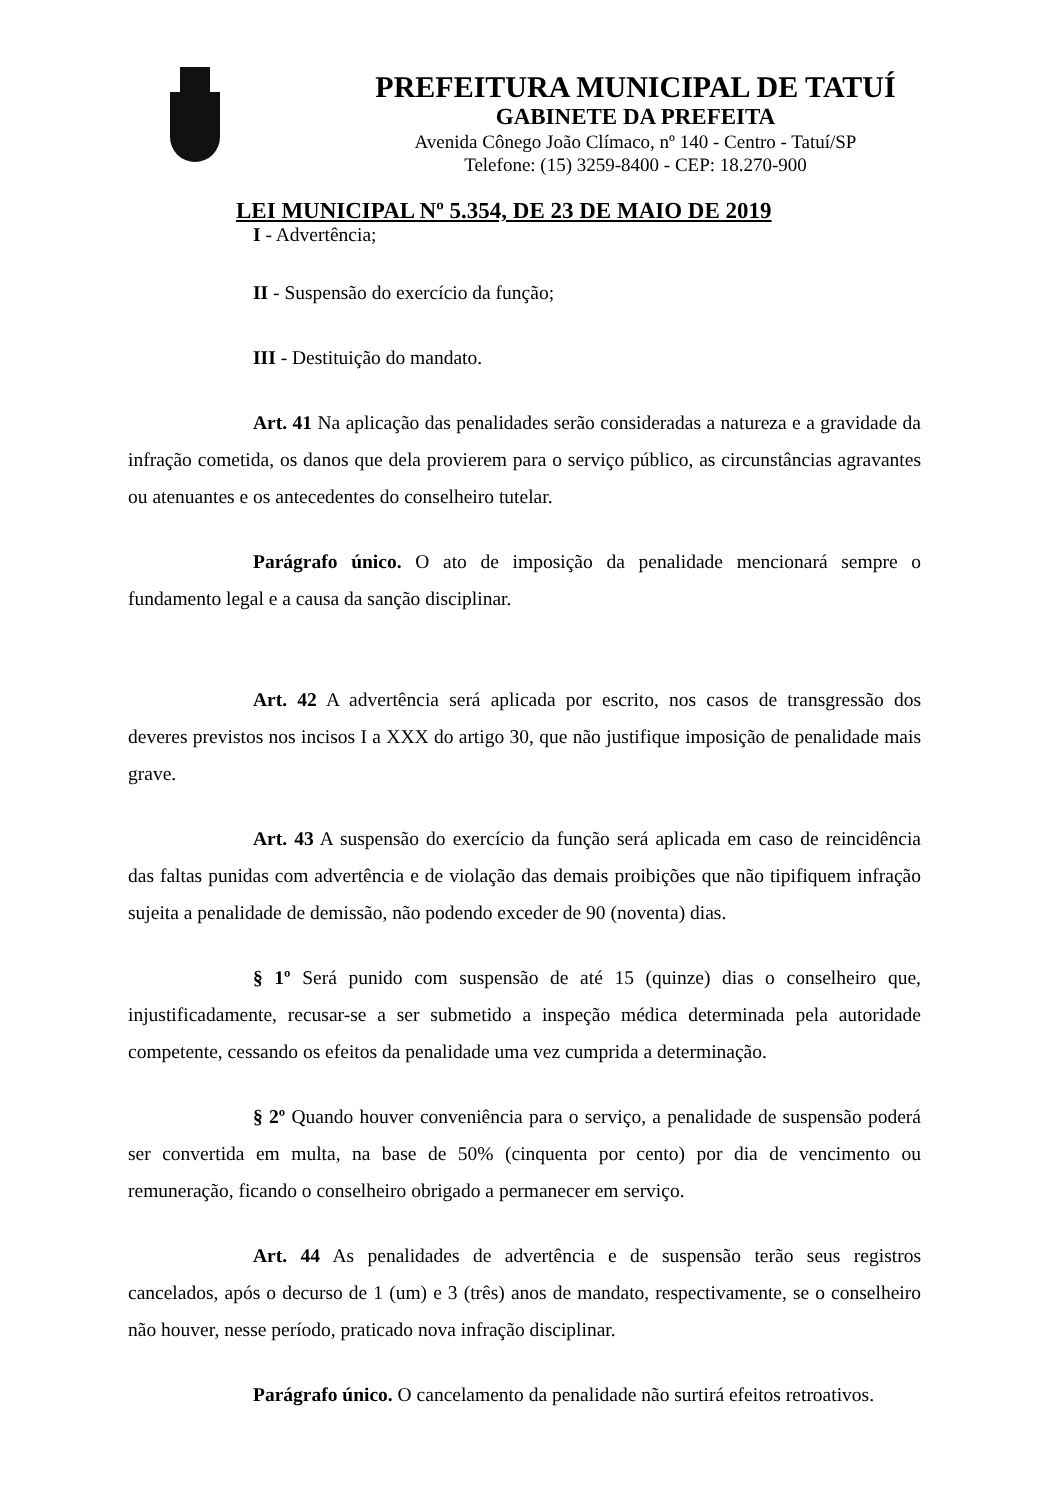PREFEITURA MUNICIPAL DE TATUÍ
GABINETE DA PREFEITA
Avenida Cônego João Clímaco, nº 140 - Centro - Tatuí/SP
Telefone: (15) 3259-8400 - CEP: 18.270-900
LEI MUNICIPAL Nº 5.354, DE 23 DE MAIO DE 2019
I - Advertência;
II - Suspensão do exercício da função;
III - Destituição do mandato.
Art. 41 Na aplicação das penalidades serão consideradas a natureza e a gravidade da infração cometida, os danos que dela provierem para o serviço público, as circunstâncias agravantes ou atenuantes e os antecedentes do conselheiro tutelar.
Parágrafo único. O ato de imposição da penalidade mencionará sempre o fundamento legal e a causa da sanção disciplinar.
Art. 42 A advertência será aplicada por escrito, nos casos de transgressão dos deveres previstos nos incisos I a XXX do artigo 30, que não justifique imposição de penalidade mais grave.
Art. 43 A suspensão do exercício da função será aplicada em caso de reincidência das faltas punidas com advertência e de violação das demais proibições que não tipifiquem infração sujeita a penalidade de demissão, não podendo exceder de 90 (noventa) dias.
§ 1º Será punido com suspensão de até 15 (quinze) dias o conselheiro que, injustificadamente, recusar-se a ser submetido a inspeção médica determinada pela autoridade competente, cessando os efeitos da penalidade uma vez cumprida a determinação.
§ 2º Quando houver conveniência para o serviço, a penalidade de suspensão poderá ser convertida em multa, na base de 50% (cinquenta por cento) por dia de vencimento ou remuneração, ficando o conselheiro obrigado a permanecer em serviço.
Art. 44 As penalidades de advertência e de suspensão terão seus registros cancelados, após o decurso de 1 (um) e 3 (três) anos de mandato, respectivamente, se o conselheiro não houver, nesse período, praticado nova infração disciplinar.
Parágrafo único. O cancelamento da penalidade não surtirá efeitos retroativos.